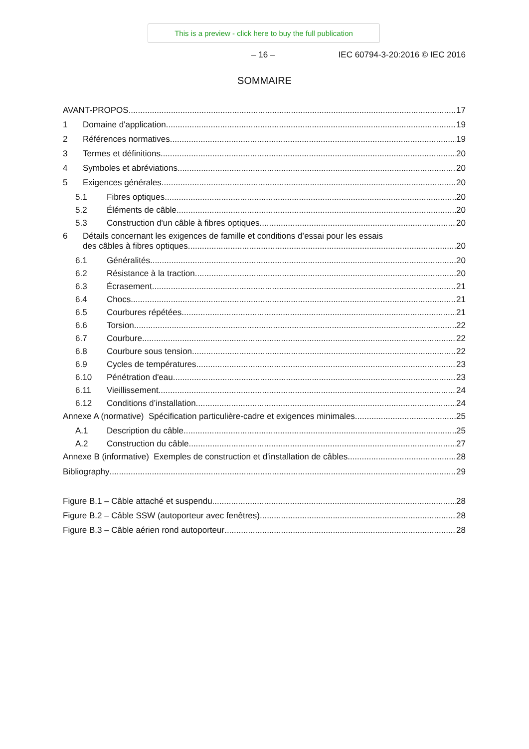This is a preview - click here to buy the full publication
– 16 – IEC 60794-3-20:2016 © IEC 2016
SOMMAIRE
AVANT-PROPOS 17
1 Domaine d'application 19
2 Références normatives 19
3 Termes et définitions 20
4 Symboles et abréviations 20
5 Exigences générales 20
5.1 Fibres optiques 20
5.2 Éléments de câble 20
5.3 Construction d'un câble à fibres optiques 20
6 Détails concernant les exigences de famille et conditions d’essai pour les essais
des câbles à fibres optiques 20
6.1 Généralités 20
6.2 Résistance à la traction 20
6.3 Écrasement 21
6.4 Chocs 21
6.5 Courbures répétées 21
6.6 Torsion 22
6.7 Courbure 22
6.8 Courbure sous tension 22
6.9 Cycles de températures 23
6.10 Pénétration d'eau 23
6.11 Vieillissement 24
6.12 Conditions d’installation 24
Annexe A (normative) Spécification particulière-cadre et exigences minimales 25
A.1 Description du câble 25
A.2 Construction du câble 27
Annexe B (informative) Exemples de construction et d'installation de câbles 28
Bibliography 29
Figure B.1 – Câble attaché et suspendu 28
Figure B.2 – Câble SSW (autoporteur avec fenêtres) 28
Figure B.3 – Câble aérien rond autoporteur 28